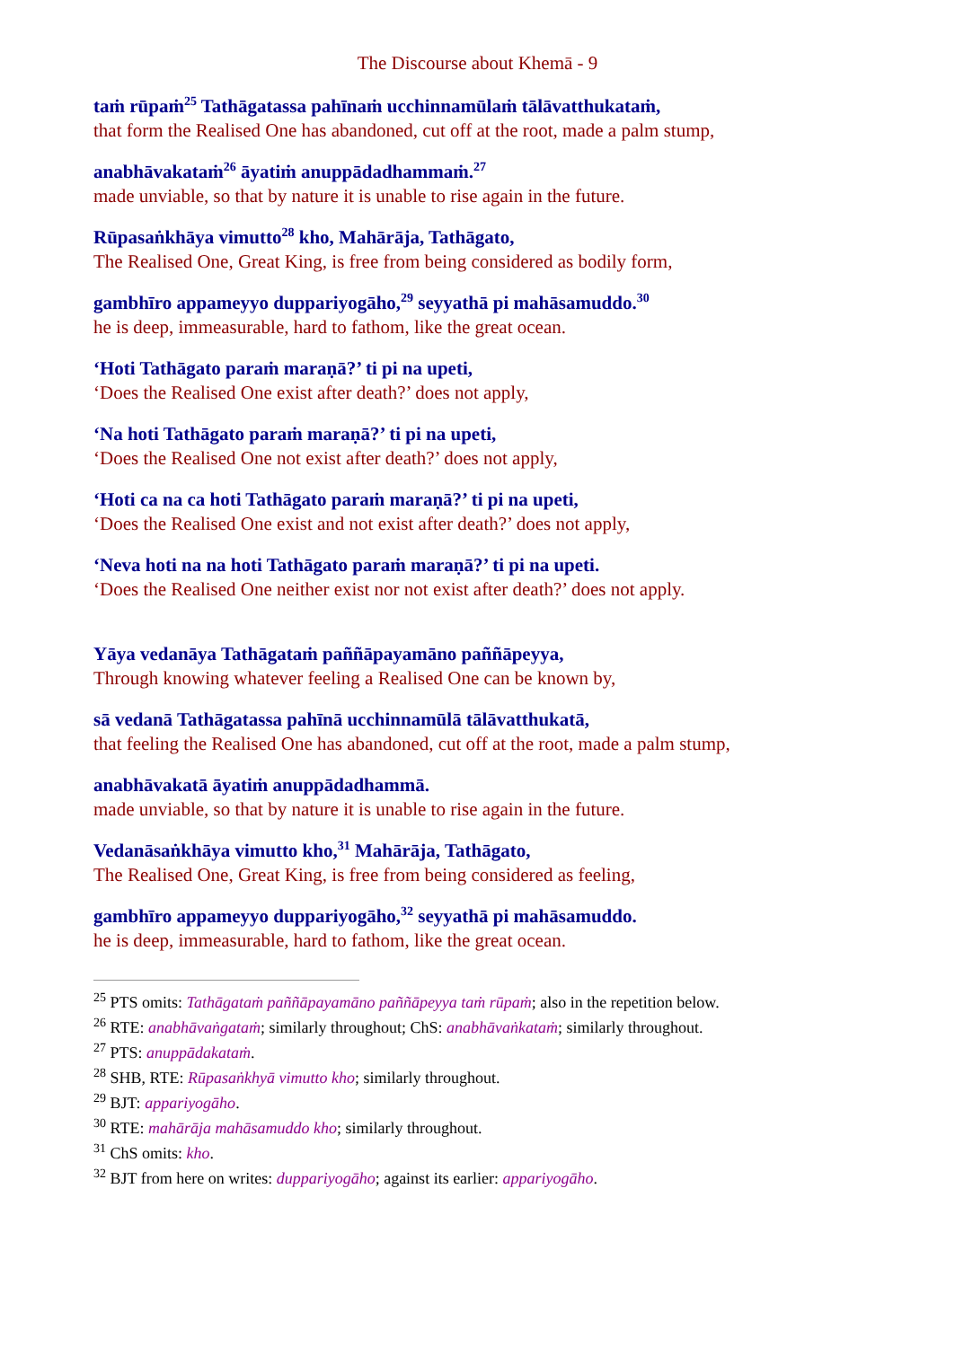The Discourse about Khemā - 9
taṁ rūpaṁ<sup>25</sup> Tathāgatassa pahīnaṁ ucchinnamūlaṁ tālāvatthukataṁ,
that form the Realised One has abandoned, cut off at the root, made a palm stump,
anabhāvakataṁ<sup>26</sup> āyatiṁ anuppādadhammaṁ.<sup>27</sup>
made unviable, so that by nature it is unable to rise again in the future.
Rūpasaṅkhāya vimutto<sup>28</sup> kho, Mahārāja, Tathāgato,
The Realised One, Great King, is free from being considered as bodily form,
gambhīro appameyyo duppariyogāho,<sup>29</sup> seyyathā pi mahāsamuddo.<sup>30</sup>
he is deep, immeasurable, hard to fathom, like the great ocean.
‘Hoti Tathāgato paraṁ maraṇā?’ ti pi na upeti,
‘Does the Realised One exist after death?’ does not apply,
‘Na hoti Tathāgato paraṁ maraṇā?’ ti pi na upeti,
‘Does the Realised One not exist after death?’ does not apply,
‘Hoti ca na ca hoti Tathāgato paraṁ maraṇā?’ ti pi na upeti,
‘Does the Realised One exist and not exist after death?’ does not apply,
‘Neva hoti na na hoti Tathāgato paraṁ maraṇā?’ ti pi na upeti.
‘Does the Realised One neither exist nor not exist after death?’ does not apply.
Yāya vedanāya Tathāgataṁ paññāpayamāno paññāpeyya,
Through knowing whatever feeling a Realised One can be known by,
sā vedanā Tathāgatassa pahīnā ucchinnamūlā tālāvatthukatā,
that feeling the Realised One has abandoned, cut off at the root, made a palm stump,
anabhāvakatā āyatiṁ anuppādadhammā.
made unviable, so that by nature it is unable to rise again in the future.
Vedanāsaṅkhāya vimutto kho,<sup>31</sup> Mahārāja, Tathāgato,
The Realised One, Great King, is free from being considered as feeling,
gambhīro appameyyo duppariyogāho,<sup>32</sup> seyyathā pi mahāsamuddo.
he is deep, immeasurable, hard to fathom, like the great ocean.
<sup>25</sup> PTS omits: Tathāgataṁ paññāpayamāno paññāpeyya taṁ rūpaṁ; also in the repetition below.
<sup>26</sup> RTE: anabhāvaṅgataṁ; similarly throughout; ChS: anabhāvaṅkataṁ; similarly throughout.
<sup>27</sup> PTS: anuppādakataṁ.
<sup>28</sup> SHB, RTE: Rūpasaṅkhyā vimutto kho; similarly throughout.
<sup>29</sup> BJT: appariyogāho.
<sup>30</sup> RTE: mahārāja mahāsamuddo kho; similarly throughout.
<sup>31</sup> ChS omits: kho.
<sup>32</sup> BJT from here on writes: duppariyogāho; against its earlier: appariyogāho.